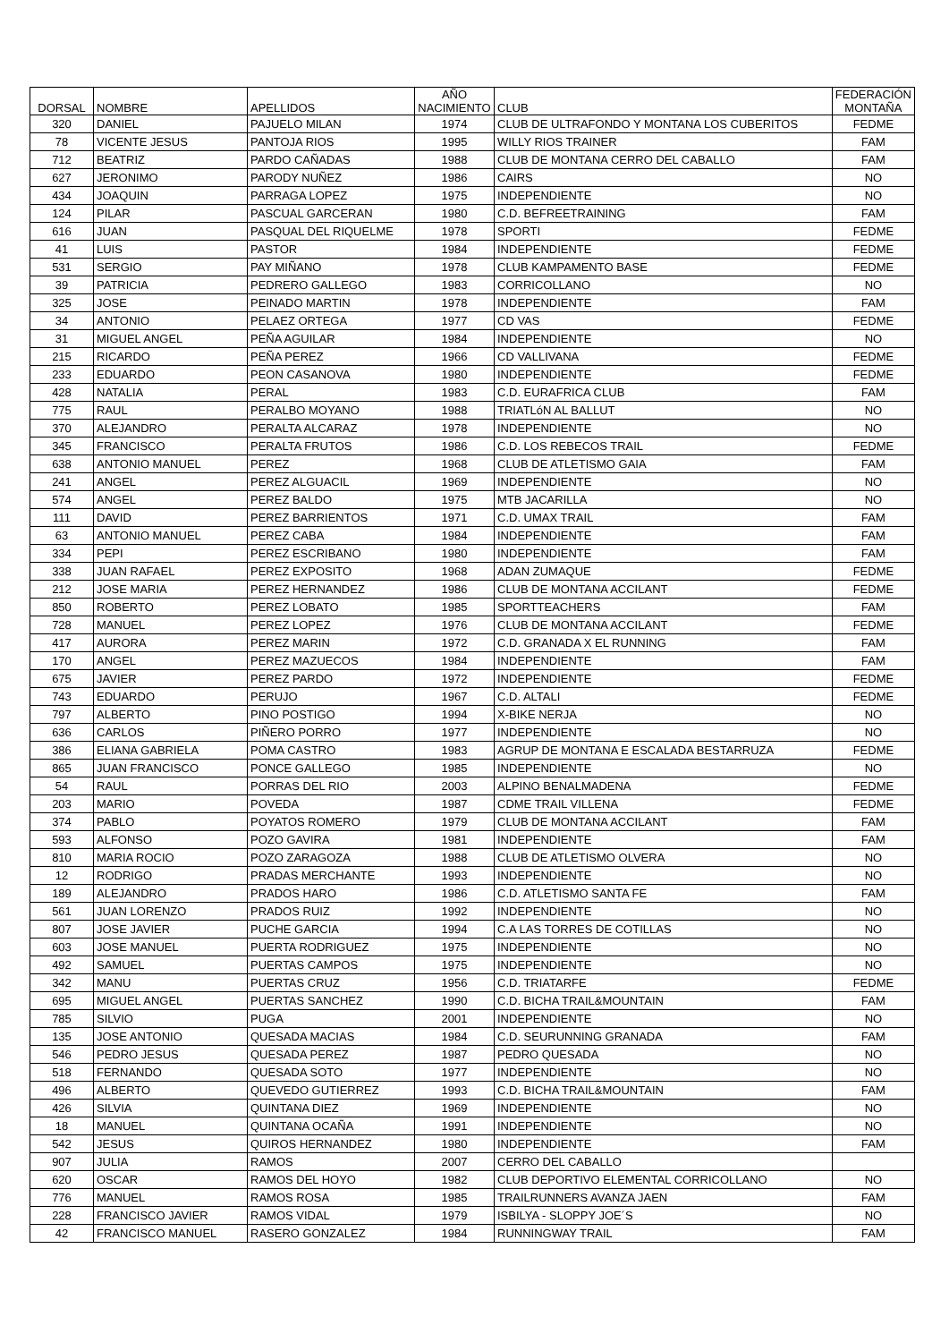| DORSAL | NOMBRE | APELLIDOS | AÑO NACIMIENTO | CLUB | FEDERACIÓN MONTAÑA |
| --- | --- | --- | --- | --- | --- |
| 320 | DANIEL | PAJUELO MILAN | 1974 | CLUB DE ULTRAFONDO Y MONTANA LOS CUBERITOS | FEDME |
| 78 | VICENTE JESUS | PANTOJA RIOS | 1995 | WILLY RIOS TRAINER | FAM |
| 712 | BEATRIZ | PARDO CAÑADAS | 1988 | CLUB DE MONTANA CERRO DEL CABALLO | FAM |
| 627 | JERONIMO | PARODY NUÑEZ | 1986 | CAIRS | NO |
| 434 | JOAQUIN | PARRAGA LOPEZ | 1975 | INDEPENDIENTE | NO |
| 124 | PILAR | PASCUAL GARCERAN | 1980 | C.D. BEFREETRAINING | FAM |
| 616 | JUAN | PASQUAL DEL RIQUELME | 1978 | SPORTI | FEDME |
| 41 | LUIS | PASTOR | 1984 | INDEPENDIENTE | FEDME |
| 531 | SERGIO | PAY MIÑANO | 1978 | CLUB KAMPAMENTO BASE | FEDME |
| 39 | PATRICIA | PEDRERO GALLEGO | 1983 | CORRICOLLANO | NO |
| 325 | JOSE | PEINADO MARTIN | 1978 | INDEPENDIENTE | FAM |
| 34 | ANTONIO | PELAEZ ORTEGA | 1977 | CD VAS | FEDME |
| 31 | MIGUEL ANGEL | PEÑA AGUILAR | 1984 | INDEPENDIENTE | NO |
| 215 | RICARDO | PEÑA PEREZ | 1966 | CD VALLIVANA | FEDME |
| 233 | EDUARDO | PEON CASANOVA | 1980 | INDEPENDIENTE | FEDME |
| 428 | NATALIA | PERAL | 1983 | C.D. EURAFRICA CLUB | FAM |
| 775 | RAUL | PERALBO MOYANO | 1988 | TRIATLóN AL BALLUT | NO |
| 370 | ALEJANDRO | PERALTA ALCARAZ | 1978 | INDEPENDIENTE | NO |
| 345 | FRANCISCO | PERALTA FRUTOS | 1986 | C.D. LOS REBECOS TRAIL | FEDME |
| 638 | ANTONIO MANUEL | PEREZ | 1968 | CLUB DE ATLETISMO GAIA | FAM |
| 241 | ANGEL | PEREZ ALGUACIL | 1969 | INDEPENDIENTE | NO |
| 574 | ANGEL | PEREZ BALDO | 1975 | MTB JACARILLA | NO |
| 111 | DAVID | PEREZ BARRIENTOS | 1971 | C.D. UMAX TRAIL | FAM |
| 63 | ANTONIO MANUEL | PEREZ CABA | 1984 | INDEPENDIENTE | FAM |
| 334 | PEPI | PEREZ ESCRIBANO | 1980 | INDEPENDIENTE | FAM |
| 338 | JUAN RAFAEL | PEREZ EXPOSITO | 1968 | ADAN ZUMAQUE | FEDME |
| 212 | JOSE MARIA | PEREZ HERNANDEZ | 1986 | CLUB DE MONTANA ACCILANT | FEDME |
| 850 | ROBERTO | PEREZ LOBATO | 1985 | SPORTTEACHERS | FAM |
| 728 | MANUEL | PEREZ LOPEZ | 1976 | CLUB DE MONTANA ACCILANT | FEDME |
| 417 | AURORA | PEREZ MARIN | 1972 | C.D. GRANADA X EL RUNNING | FAM |
| 170 | ANGEL | PEREZ MAZUECOS | 1984 | INDEPENDIENTE | FAM |
| 675 | JAVIER | PEREZ PARDO | 1972 | INDEPENDIENTE | FEDME |
| 743 | EDUARDO | PERUJO | 1967 | C.D. ALTALI | FEDME |
| 797 | ALBERTO | PINO POSTIGO | 1994 | X-BIKE NERJA | NO |
| 636 | CARLOS | PIÑERO PORRO | 1977 | INDEPENDIENTE | NO |
| 386 | ELIANA GABRIELA | POMA CASTRO | 1983 | AGRUP DE MONTANA E ESCALADA BESTARRUZA | FEDME |
| 865 | JUAN FRANCISCO | PONCE GALLEGO | 1985 | INDEPENDIENTE | NO |
| 54 | RAUL | PORRAS DEL RIO | 2003 | ALPINO BENALMADENA | FEDME |
| 203 | MARIO | POVEDA | 1987 | CDME TRAIL VILLENA | FEDME |
| 374 | PABLO | POYATOS ROMERO | 1979 | CLUB DE MONTANA ACCILANT | FAM |
| 593 | ALFONSO | POZO GAVIRA | 1981 | INDEPENDIENTE | FAM |
| 810 | MARIA ROCIO | POZO ZARAGOZA | 1988 | CLUB DE ATLETISMO OLVERA | NO |
| 12 | RODRIGO | PRADAS MERCHANTE | 1993 | INDEPENDIENTE | NO |
| 189 | ALEJANDRO | PRADOS HARO | 1986 | C.D. ATLETISMO SANTA FE | FAM |
| 561 | JUAN LORENZO | PRADOS RUIZ | 1992 | INDEPENDIENTE | NO |
| 807 | JOSE JAVIER | PUCHE GARCIA | 1994 | C.A LAS TORRES DE COTILLAS | NO |
| 603 | JOSE MANUEL | PUERTA RODRIGUEZ | 1975 | INDEPENDIENTE | NO |
| 492 | SAMUEL | PUERTAS CAMPOS | 1975 | INDEPENDIENTE | NO |
| 342 | MANU | PUERTAS CRUZ | 1956 | C.D. TRIATARFE | FEDME |
| 695 | MIGUEL ANGEL | PUERTAS SANCHEZ | 1990 | C.D. BICHA TRAIL&MOUNTAIN | FAM |
| 785 | SILVIO | PUGA | 2001 | INDEPENDIENTE | NO |
| 135 | JOSE ANTONIO | QUESADA MACIAS | 1984 | C.D. SEURUNNING GRANADA | FAM |
| 546 | PEDRO JESUS | QUESADA PEREZ | 1987 | PEDRO QUESADA | NO |
| 518 | FERNANDO | QUESADA SOTO | 1977 | INDEPENDIENTE | NO |
| 496 | ALBERTO | QUEVEDO GUTIERREZ | 1993 | C.D. BICHA TRAIL&MOUNTAIN | FAM |
| 426 | SILVIA | QUINTANA DIEZ | 1969 | INDEPENDIENTE | NO |
| 18 | MANUEL | QUINTANA OCAÑA | 1991 | INDEPENDIENTE | NO |
| 542 | JESUS | QUIROS HERNANDEZ | 1980 | INDEPENDIENTE | FAM |
| 907 | JULIA | RAMOS | 2007 | CERRO DEL CABALLO | |
| 620 | OSCAR | RAMOS DEL HOYO | 1982 | CLUB DEPORTIVO ELEMENTAL CORRICOLLANO | NO |
| 776 | MANUEL | RAMOS ROSA | 1985 | TRAILRUNNERS AVANZA JAEN | FAM |
| 228 | FRANCISCO JAVIER | RAMOS VIDAL | 1979 | ISBILYA - SLOPPY JOE´S | NO |
| 42 | FRANCISCO MANUEL | RASERO GONZALEZ | 1984 | RUNNINGWAY TRAIL | FAM |